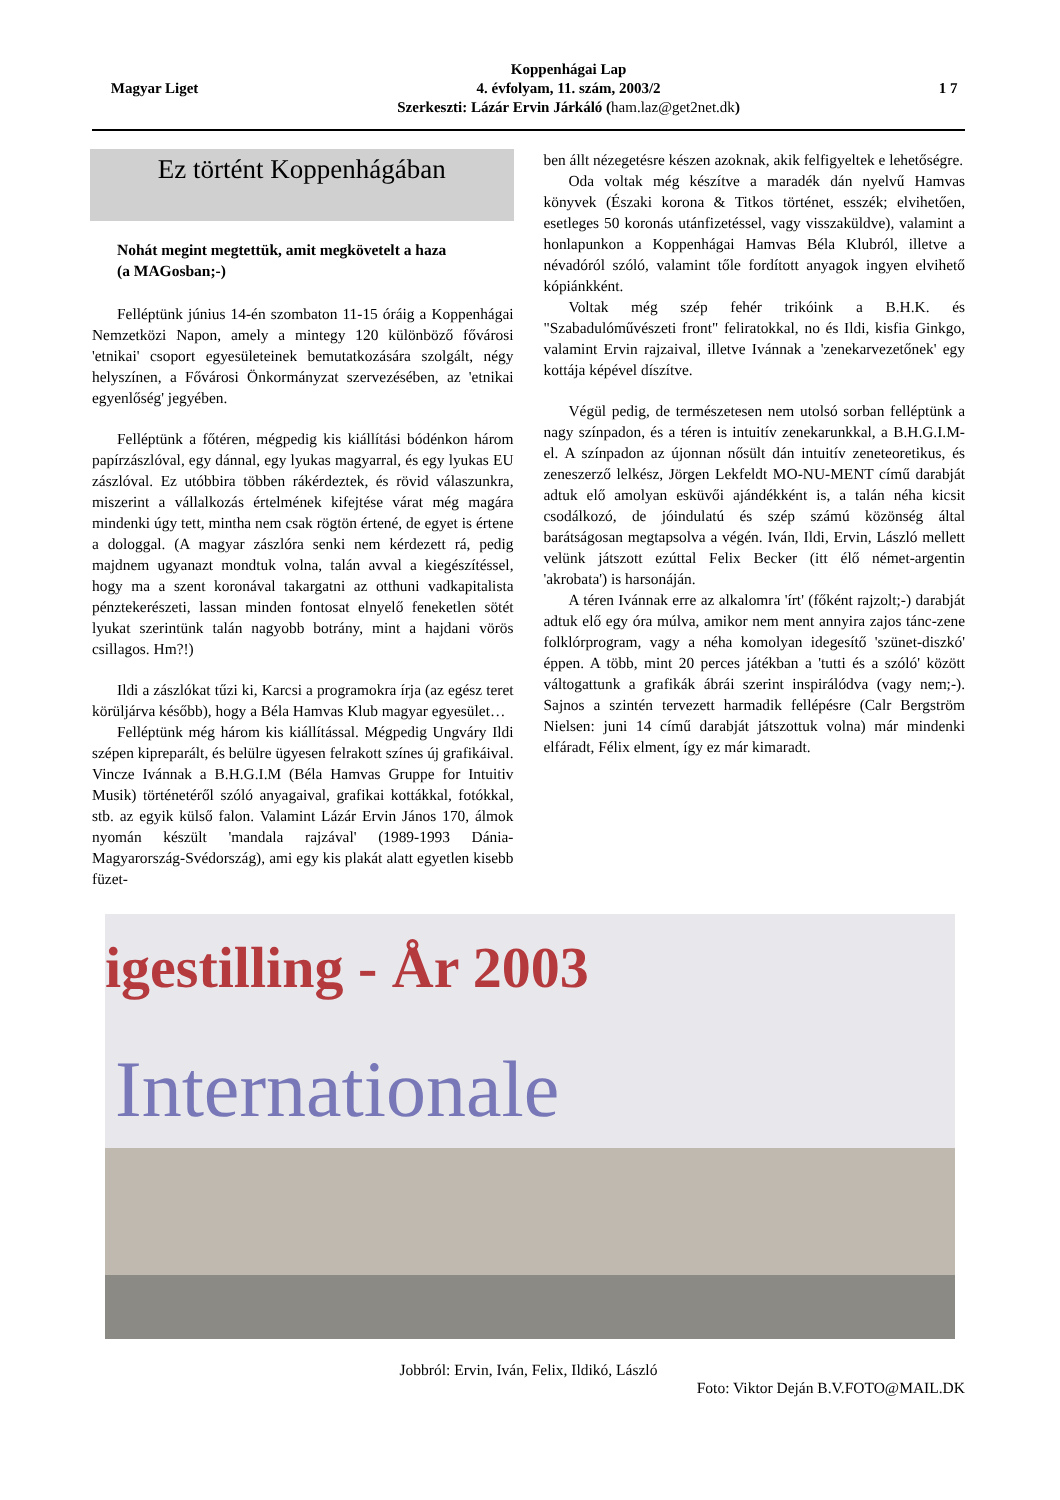Magyar Liget
Koppenhágai Lap
4. évfolyam, 11. szám, 2003/2
Szerkeszti: Lázár Ervin Járkáló (ham.laz@get2net.dk)
1 7
Ez történt Koppenhágában
Nohát megint megtettük, amit megkövetelt a haza
(a MAGosban;-)
Felléptünk június 14-én szombaton 11-15 óráig a Koppenhágai Nemzetközi Napon, amely a mintegy 120 különböző fővárosi 'etnikai' csoport egyesületeinek bemutatkozására szolgált, négy helyszínen, a Fővárosi Önkormányzat szervezésében, az 'etnikai egyenlőség' jegyében.
Felléptünk a főtéren, mégpedig kis kiállítási bódénkon három papírzászlóval, egy dánnal, egy lyukas magyarral, és egy lyukas EU zászlóval. Ez utóbbira többen rákérdeztek, és rövid válaszunkra, miszerint a vállalkozás értelmének kifejtése várat még magára mindenki úgy tett, mintha nem csak rögtön értené, de egyet is értene a dologgal. (A magyar zászlóra senki nem kérdezett rá, pedig majdnem ugyanazt mondtuk volna, talán avval a kiegészítéssel, hogy ma a szent koronával takargatni az otthuni vadkapitalista pénztekerészeti, lassan minden fontosat elnyelő feneketlen sötét lyukat szerintünk talán nagyobb botrány, mint a hajdani vörös csillagos. Hm?!)
Ildi a zászlókat tűzi ki, Karcsi a programokra írja (az egész teret körüljárva később), hogy a Béla Hamvas Klub magyar egyesület…
Felléptünk még három kis kiállítással. Mégpedig Ungváry Ildi szépen kipreparált, és belülre ügyesen felrakott színes új grafikáival. Vincze Ivánnak a B.H.G.I.M (Béla Hamvas Gruppe for Intuitiv Musik) történetéről szóló anyagaival, grafikai kottákkal, fotókkal, stb. az egyik külső falon. Valamint Lázár Ervin János 170, álmok nyomán készült 'mandala rajzával' (1989-1993 Dánia-Magyarország-Svédország), ami egy kis plakát alatt egyetlen kisebb füzet-
ben állt nézegetésre készen azoknak, akik felfigyeltek e lehetőségre.
Oda voltak még készítve a maradék dán nyelvű Hamvas könyvek (Északi korona & Titkos történet, esszék; elvihetően, esetleges 50 koronás utánfizetéssel, vagy visszaküldve), valamint a honlapunkon a Koppenhágai Hamvas Béla Klubról, illetve a névadóról szóló, valamint tőle fordított anyagok ingyen elvihető kópiánkként.
Voltak még szép fehér trikóink a B.H.K. és "Szabadulóművészeti front" feliratokkal, no és Ildi, kisfia Ginkgo, valamint Ervin rajzaival, illetve Ivánnak a 'zenekarvezetőnek' egy kottája képével díszítve.
Végül pedig, de természetesen nem utolsó sorban felléptünk a nagy színpadon, és a téren is intuitív zenekarunkkal, a B.H.G.I.M-el. A színpadon az újonnan nősült dán intuitív zeneteoretikus, és zeneszerző lelkész, Jörgen Lekfeldt MO-NU-MENT című darabját adtuk elő amolyan esküvői ajándékként is, a talán néha kicsit csodálkozó, de jóindulatú és szép számú közönség által barátságosan megtapsolva a végén. Iván, Ildi, Ervin, László mellett velünk játszott ezúttal Felix Becker (itt élő német-argentin 'akrobata') is harsonáján.
A téren Ivánnak erre az alkalomra 'írt' (főként rajzolt;-) darabját adtuk elő egy óra múlva, amikor nem ment annyira zajos tánc-zene folklórprogram, vagy a néha komolyan idegesítő 'szünet-diszkó' éppen. A több, mint 20 perces játékban a 'tutti és a szóló' között váltogattunk a grafikák ábrái szerint inspirálódva (vagy nem;-). Sajnos a szintén tervezett harmadik fellépésre (Calr Bergström Nielsen: juni 14 című darabját játszottuk volna) már mindenki elfáradt, Félix elment, így ez már kimaradt.
igestilling - År 2003
Internationale
Jobbról: Ervin, Iván, Felix, Ildikó, László
Foto: Viktor Deján B.V.FOTO@MAIL.DK